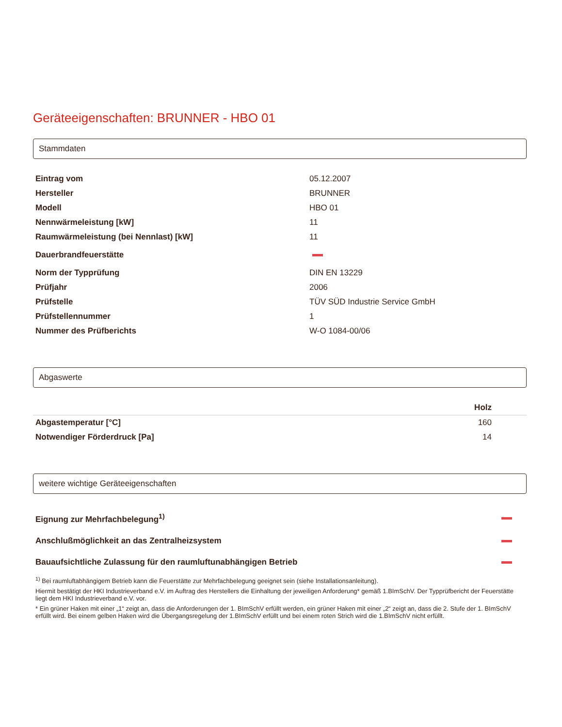Geräteeigenschaften: BRUNNER - HBO 01
Stammdaten
| Eintrag vom | 05.12.2007 |
| Hersteller | BRUNNER |
| Modell | HBO 01 |
| Nennwärmeleistung [kW] | 11 |
| Raumwärmeleistung (bei Nennlast) [kW] | 11 |
| Dauerbrandfeuerstätte | |
| Norm der Typprüfung | DIN EN 13229 |
| Prüfjahr | 2006 |
| Prüfstelle | TÜV SÜD Industrie Service GmbH |
| Prüfstellennummer | 1 |
| Nummer des Prüfberichts | W-O 1084-00/06 |
Abgaswerte
| | Holz |
| --- | --- |
| Abgastemperatur [°C] | 160 |
| Notwendiger Förderdruck [Pa] | 14 |
weitere wichtige Geräteeigenschaften
| Eignung zur Mehrfachbelegung<sup>1)</sup> | |
| Anschlußmöglichkeit an das Zentralheizsystem | |
| Bauaufsichtliche Zulassung für den raumluftunabhängigen Betrieb | |
<sup>1)</sup> Bei raumluftabhängigem Betrieb kann die Feuerstätte zur Mehrfachbelegung geeignet sein (siehe Installationsanleitung).
Hiermit bestätigt der HKI Industrieverband e.V. im Auftrag des Herstellers die Einhaltung der jeweiligen Anforderung* gemäß 1.BImSchV. Der Typprüfbericht der Feuerstätte liegt dem HKI Industrieverband e.V. vor.
* Ein grüner Haken mit einer „1“ zeigt an, dass die Anforderungen der 1. BImSchV erfüllt werden, ein grüner Haken mit einer „2“ zeigt an, dass die 2. Stufe der 1. BImSchV erfüllt wird. Bei einem gelben Haken wird die Übergangsregelung der 1.BImSchV erfüllt und bei einem roten Strich wird die 1.BImSchV nicht erfüllt.